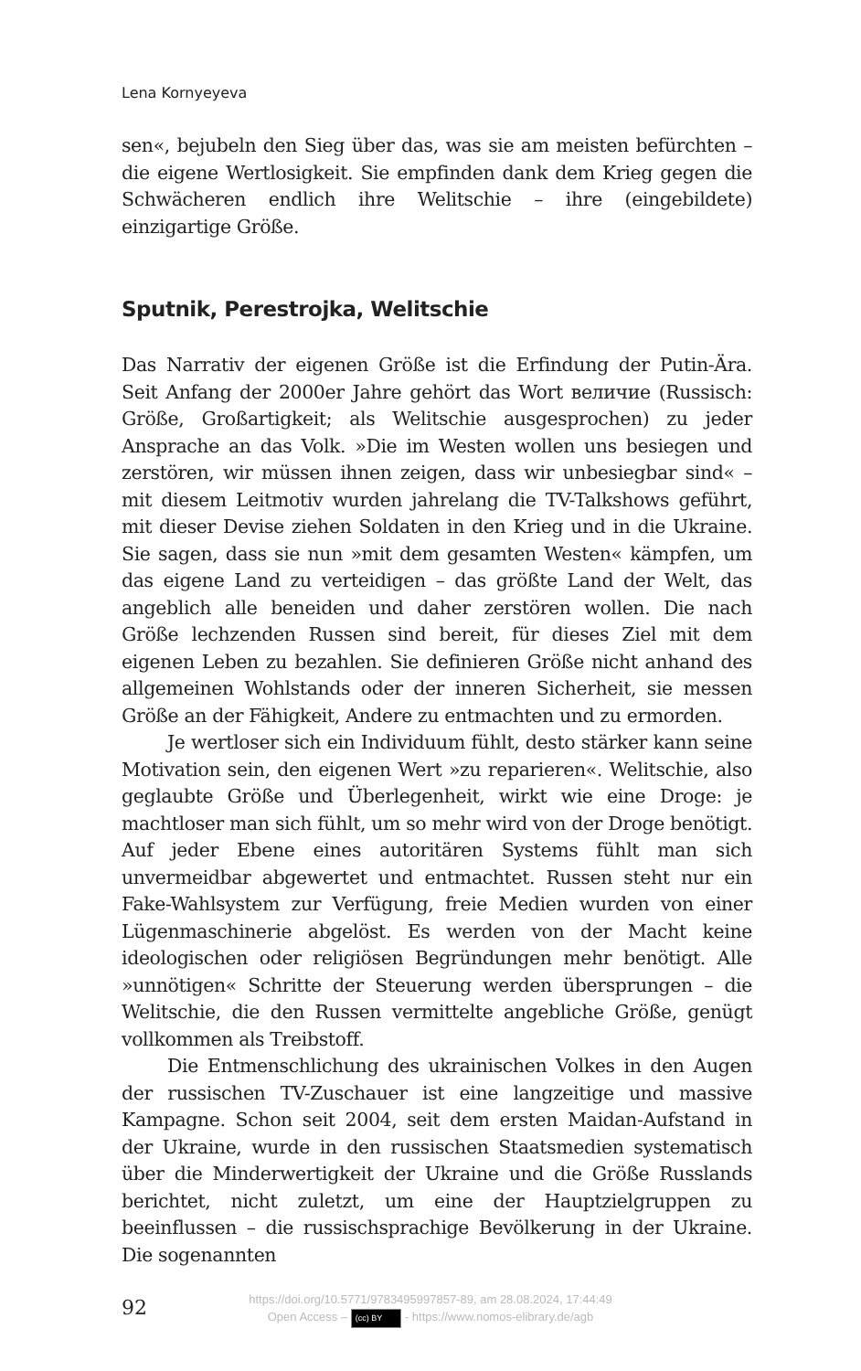Lena Kornyeyeva
sen«, bejubeln den Sieg über das, was sie am meisten befürchten – die eigene Wertlosigkeit. Sie empfinden dank dem Krieg gegen die Schwächeren endlich ihre Welitschie – ihre (eingebildete) einzigartige Größe.
Sputnik, Perestrojka, Welitschie
Das Narrativ der eigenen Größe ist die Erfindung der Putin-Ära. Seit Anfang der 2000er Jahre gehört das Wort величие (Russisch: Größe, Großartigkeit; als Welitschie ausgesprochen) zu jeder Ansprache an das Volk. »Die im Westen wollen uns besiegen und zerstören, wir müssen ihnen zeigen, dass wir unbesiegbar sind« – mit diesem Leitmotiv wurden jahrelang die TV-Talkshows geführt, mit dieser Devise ziehen Soldaten in den Krieg und in die Ukraine. Sie sagen, dass sie nun »mit dem gesamten Westen« kämpfen, um das eigene Land zu verteidigen – das größte Land der Welt, das angeblich alle beneiden und daher zerstören wollen. Die nach Größe lechzenden Russen sind bereit, für dieses Ziel mit dem eigenen Leben zu bezahlen. Sie definieren Größe nicht anhand des allgemeinen Wohlstands oder der inneren Sicherheit, sie messen Größe an der Fähigkeit, Andere zu entmachten und zu ermorden.
Je wertloser sich ein Individuum fühlt, desto stärker kann seine Motivation sein, den eigenen Wert »zu reparieren«. Welitschie, also geglaubte Größe und Überlegenheit, wirkt wie eine Droge: je machtloser man sich fühlt, um so mehr wird von der Droge benötigt. Auf jeder Ebene eines autoritären Systems fühlt man sich unvermeidbar abgewertet und entmachtet. Russen steht nur ein Fake-Wahlsystem zur Verfügung, freie Medien wurden von einer Lügenmaschinerie abgelöst. Es werden von der Macht keine ideologischen oder religiösen Begründungen mehr benötigt. Alle »unnötigen« Schritte der Steuerung werden übersprungen – die Welitschie, die den Russen vermittelte angebliche Größe, genügt vollkommen als Treibstoff.
Die Entmenschlichung des ukrainischen Volkes in den Augen der russischen TV-Zuschauer ist eine langzeitige und massive Kampagne. Schon seit 2004, seit dem ersten Maidan-Aufstand in der Ukraine, wurde in den russischen Staatsmedien systematisch über die Minderwertigkeit der Ukraine und die Größe Russlands berichtet, nicht zuletzt, um eine der Hauptzielgruppen zu beeinflussen – die russischsprachige Bevölkerung in der Ukraine. Die sogenannten
92
https://doi.org/10.5771/9783495997857-89, am 28.08.2024, 17:44:49
Open Access – (cc) BY - https://www.nomos-elibrary.de/agb